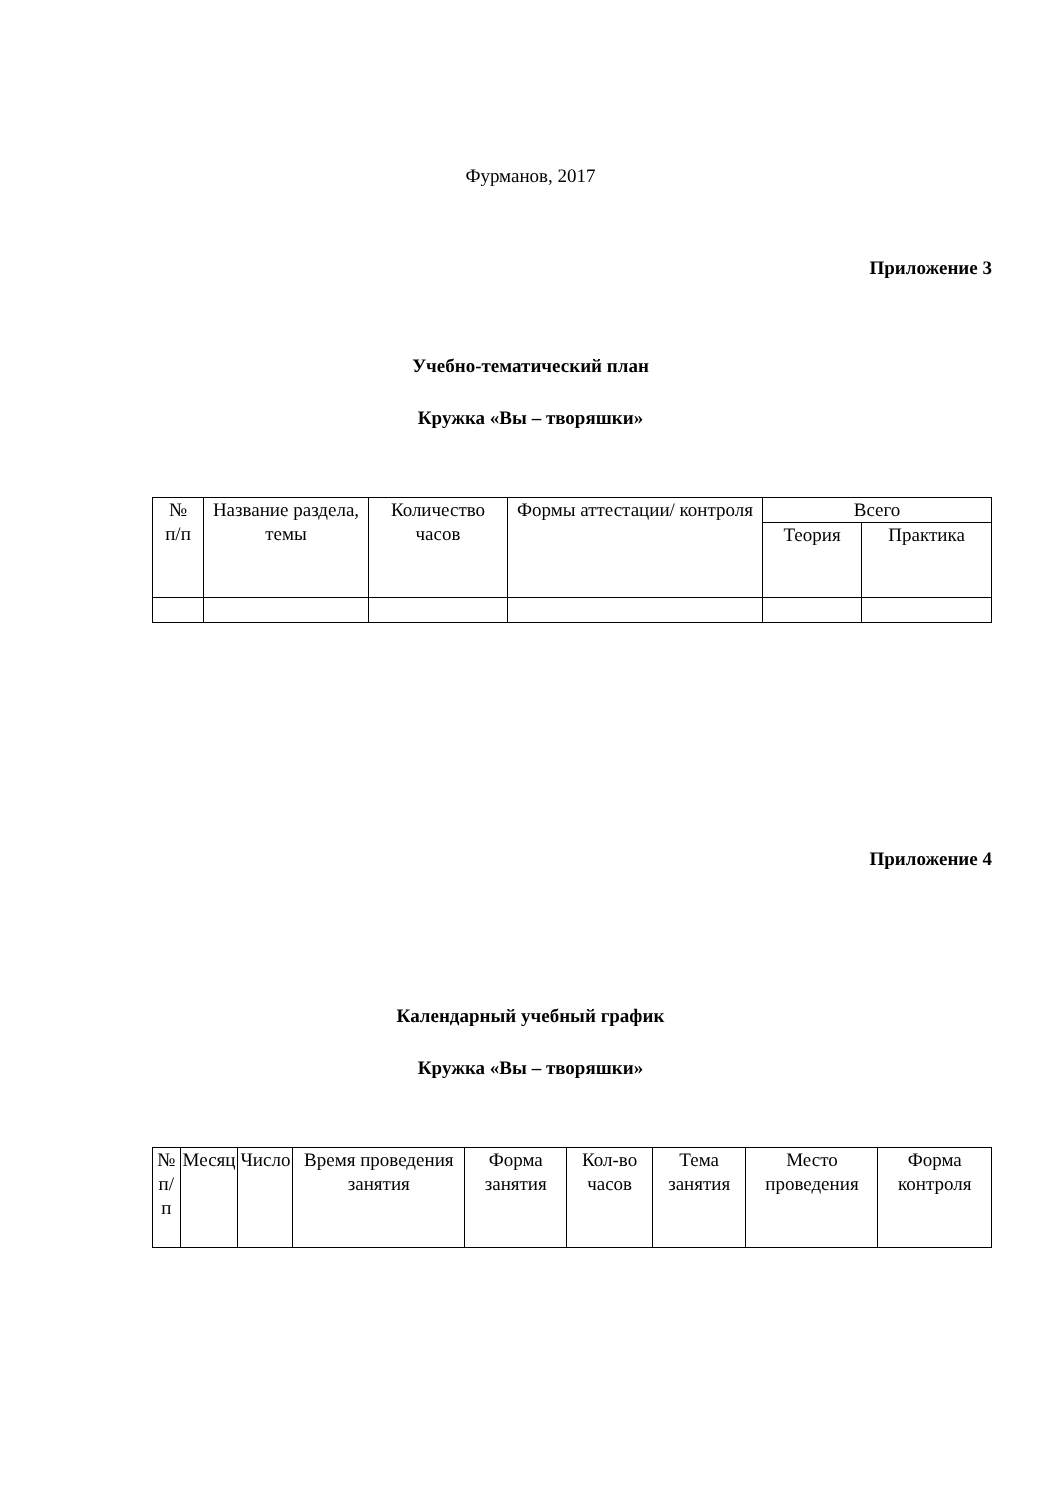Фурманов, 2017
Приложение 3
Учебно-тематический план
Кружка «Вы – творяшки»
| № п/п | Название раздела, темы | Количество часов | Формы аттестации/ контроля | Всего | |
| --- | --- | --- | --- | --- | --- |
| | | | | Теория | Практика |
Приложение 4
Календарный учебный график
Кружка «Вы – творяшки»
| № п/п | Месяц | Число | Время проведения занятия | Форма занятия | Кол-во часов | Тема занятия | Место проведения | Форма контроля |
| --- | --- | --- | --- | --- | --- | --- | --- | --- |